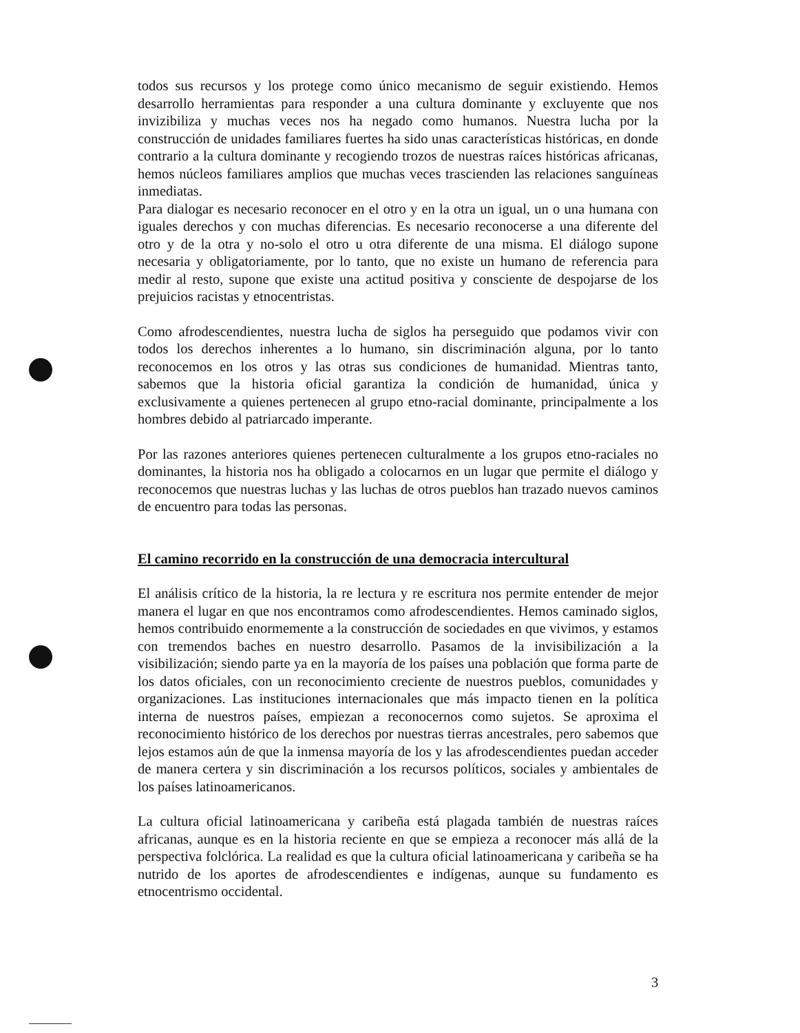todos sus recursos y los protege como único mecanismo de seguir existiendo. Hemos desarrollo herramientas para responder a una cultura dominante y excluyente que nos invizibiliza y muchas veces nos ha negado como humanos. Nuestra lucha por la construcción de unidades familiares fuertes ha sido unas características históricas, en donde contrario a la cultura dominante y recogiendo trozos de nuestras raíces históricas africanas, hemos núcleos familiares amplios que muchas veces trascienden las relaciones sanguíneas inmediatas.
Para dialogar es necesario reconocer en el otro y en la otra un igual, un o una humana con iguales derechos y con muchas diferencias. Es necesario reconocerse a una diferente del otro y de la otra y no-solo el otro u otra diferente de una misma. El diálogo supone necesaria y obligatoriamente, por lo tanto, que no existe un humano de referencia para medir al resto, supone que existe una actitud positiva y consciente de despojarse de los prejuicios racistas y etnocentristas.
Como afrodescendientes, nuestra lucha de siglos ha perseguido que podamos vivir con todos los derechos inherentes a lo humano, sin discriminación alguna, por lo tanto reconocemos en los otros y las otras sus condiciones de humanidad. Mientras tanto, sabemos que la historia oficial garantiza la condición de humanidad, única y exclusivamente a quienes pertenecen al grupo etno-racial dominante, principalmente a los hombres debido al patriarcado imperante.
Por las razones anteriores quienes pertenecen culturalmente a los grupos etno-raciales no dominantes, la historia nos ha obligado a colocarnos en un lugar que permite el diálogo y reconocemos que nuestras luchas y las luchas de otros pueblos han trazado nuevos caminos de encuentro para todas las personas.
El camino recorrido en la construcción de una democracia intercultural
El análisis crítico de la historia, la re lectura y re escritura nos permite entender de mejor manera el lugar en que nos encontramos como afrodescendientes. Hemos caminado siglos, hemos contribuido enormemente a la construcción de sociedades en que vivimos, y estamos con tremendos baches en nuestro desarrollo. Pasamos de la invisibilización a la visibilización; siendo parte ya en la mayoría de los países una población que forma parte de los datos oficiales, con un reconocimiento creciente de nuestros pueblos, comunidades y organizaciones. Las instituciones internacionales que más impacto tienen en la política interna de nuestros países, empiezan a reconocernos como sujetos. Se aproxima el reconocimiento histórico de los derechos por nuestras tierras ancestrales, pero sabemos que lejos estamos aún de que la inmensa mayoría de los y las afrodescendientes puedan acceder de manera certera y sin discriminación a los recursos políticos, sociales y ambientales de los países latinoamericanos.
La cultura oficial latinoamericana y caribeña está plagada también de nuestras raíces africanas, aunque es en la historia reciente en que se empieza a reconocer más allá de la perspectiva folclórica. La realidad es que la cultura oficial latinoamericana y caribeña se ha nutrido de los aportes de afrodescendientes e indígenas, aunque su fundamento es etnocentrismo occidental.
3